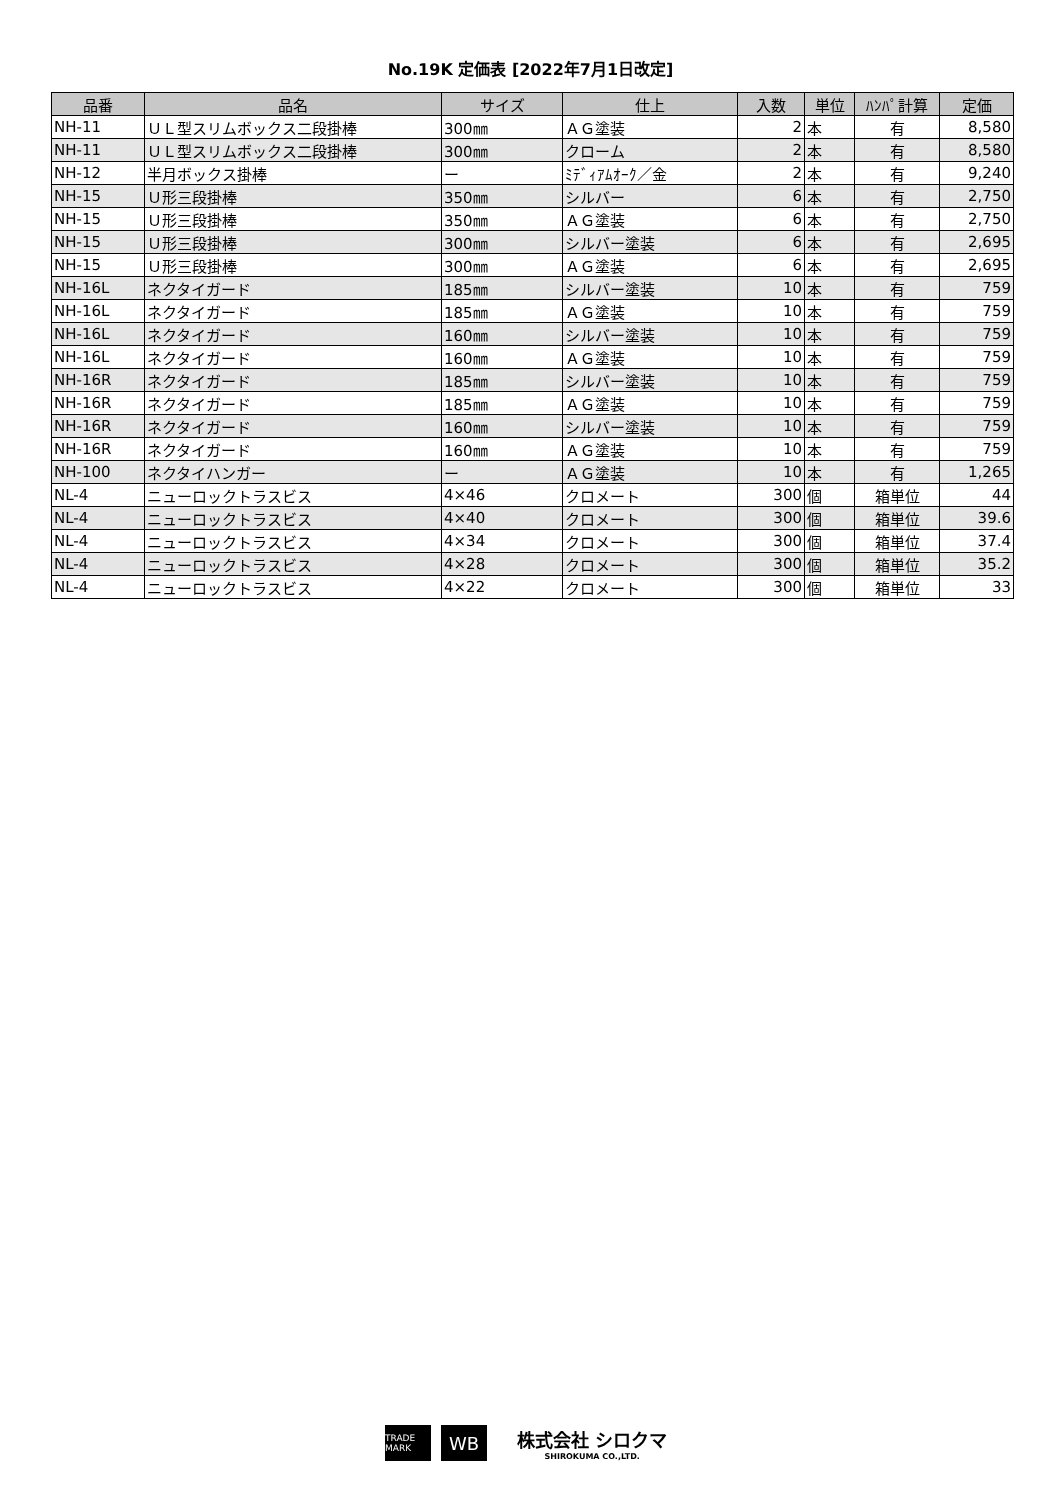No.19K 定価表 [2022年7月1日改定]
| 品番 | 品名 | サイズ | 仕上 | 入数 | 単位 | ﾊﾝﾊﾟ計算 | 定価 |
| --- | --- | --- | --- | --- | --- | --- | --- |
| NH-11 | ＵＬ型スリムボックス二段掛棒 | 300㎜ | ＡＧ塗装 | 2 | 本 | 有 | 8,580 |
| NH-11 | ＵＬ型スリムボックス二段掛棒 | 300㎜ | クローム | 2 | 本 | 有 | 8,580 |
| NH-12 | 半月ボックス掛棒 | ー | ﾐﾃﾞｨｱﾑｵｰｸ／金 | 2 | 本 | 有 | 9,240 |
| NH-15 | Ｕ形三段掛棒 | 350㎜ | シルバー | 6 | 本 | 有 | 2,750 |
| NH-15 | Ｕ形三段掛棒 | 350㎜ | ＡＧ塗装 | 6 | 本 | 有 | 2,750 |
| NH-15 | Ｕ形三段掛棒 | 300㎜ | シルバー塗装 | 6 | 本 | 有 | 2,695 |
| NH-15 | Ｕ形三段掛棒 | 300㎜ | ＡＧ塗装 | 6 | 本 | 有 | 2,695 |
| NH-16L | ネクタイガード | 185㎜ | シルバー塗装 | 10 | 本 | 有 | 759 |
| NH-16L | ネクタイガード | 185㎜ | ＡＧ塗装 | 10 | 本 | 有 | 759 |
| NH-16L | ネクタイガード | 160㎜ | シルバー塗装 | 10 | 本 | 有 | 759 |
| NH-16L | ネクタイガード | 160㎜ | ＡＧ塗装 | 10 | 本 | 有 | 759 |
| NH-16R | ネクタイガード | 185㎜ | シルバー塗装 | 10 | 本 | 有 | 759 |
| NH-16R | ネクタイガード | 185㎜ | ＡＧ塗装 | 10 | 本 | 有 | 759 |
| NH-16R | ネクタイガード | 160㎜ | シルバー塗装 | 10 | 本 | 有 | 759 |
| NH-16R | ネクタイガード | 160㎜ | ＡＧ塗装 | 10 | 本 | 有 | 759 |
| NH-100 | ネクタイハンガー | ー | ＡＧ塗装 | 10 | 本 | 有 | 1,265 |
| NL-4 | ニューロックトラスビス | 4×46 | クロメート | 300 | 個 | 箱単位 | 44 |
| NL-4 | ニューロックトラスビス | 4×40 | クロメート | 300 | 個 | 箱単位 | 39.6 |
| NL-4 | ニューロックトラスビス | 4×34 | クロメート | 300 | 個 | 箱単位 | 37.4 |
| NL-4 | ニューロックトラスビス | 4×28 | クロメート | 300 | 個 | 箱単位 | 35.2 |
| NL-4 | ニューロックトラスビス | 4×22 | クロメート | 300 | 個 | 箱単位 | 33 |
TRADE MARK
WB
株式会社 シロクマ
SHIROKUMA CO.,LTD.